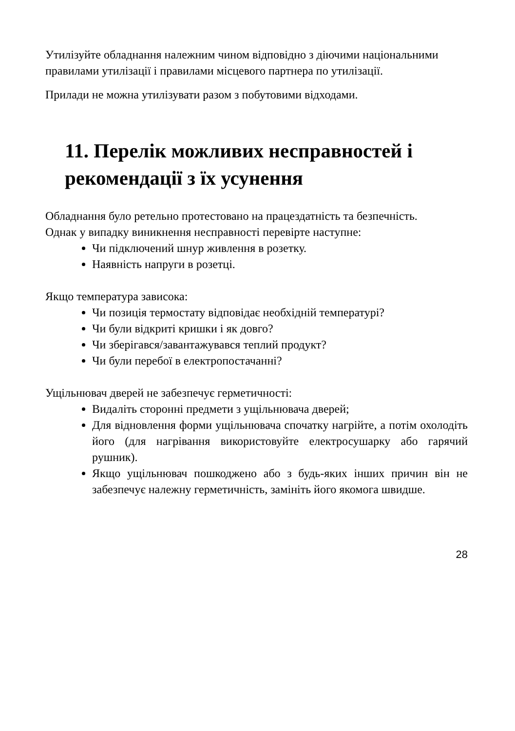Утилізуйте обладнання належним чином відповідно з діючими національними правилами утилізації і правилами місцевого партнера по утилізації.
Прилади не можна утилізувати разом з побутовими відходами.
11. Перелік можливих несправностей і рекомендації з їх усунення
Обладнання було ретельно протестовано на працездатність та безпечність.
Однак у випадку виникнення несправності перевірте наступне:
Чи підключений шнур живлення в розетку.
Наявність напруги в розетці.
Якщо температура зависока:
Чи позиція термостату відповідає необхідній температурі?
Чи були відкриті кришки і як довго?
Чи зберігався/завантажувався теплий продукт?
Чи були перебої в електропостачанні?
Ущільнювач дверей не забезпечує герметичності:
Видаліть сторонні предмети з ущільнювача дверей;
Для відновлення форми ущільнювача спочатку нагрійте, а потім охолодіть його (для нагрівання використовуйте електросушарку або гарячий рушник).
Якщо ущільнювач пошкоджено або з будь-яких інших причин він не забезпечує належну герметичність, замініть його якомога швидше.
28